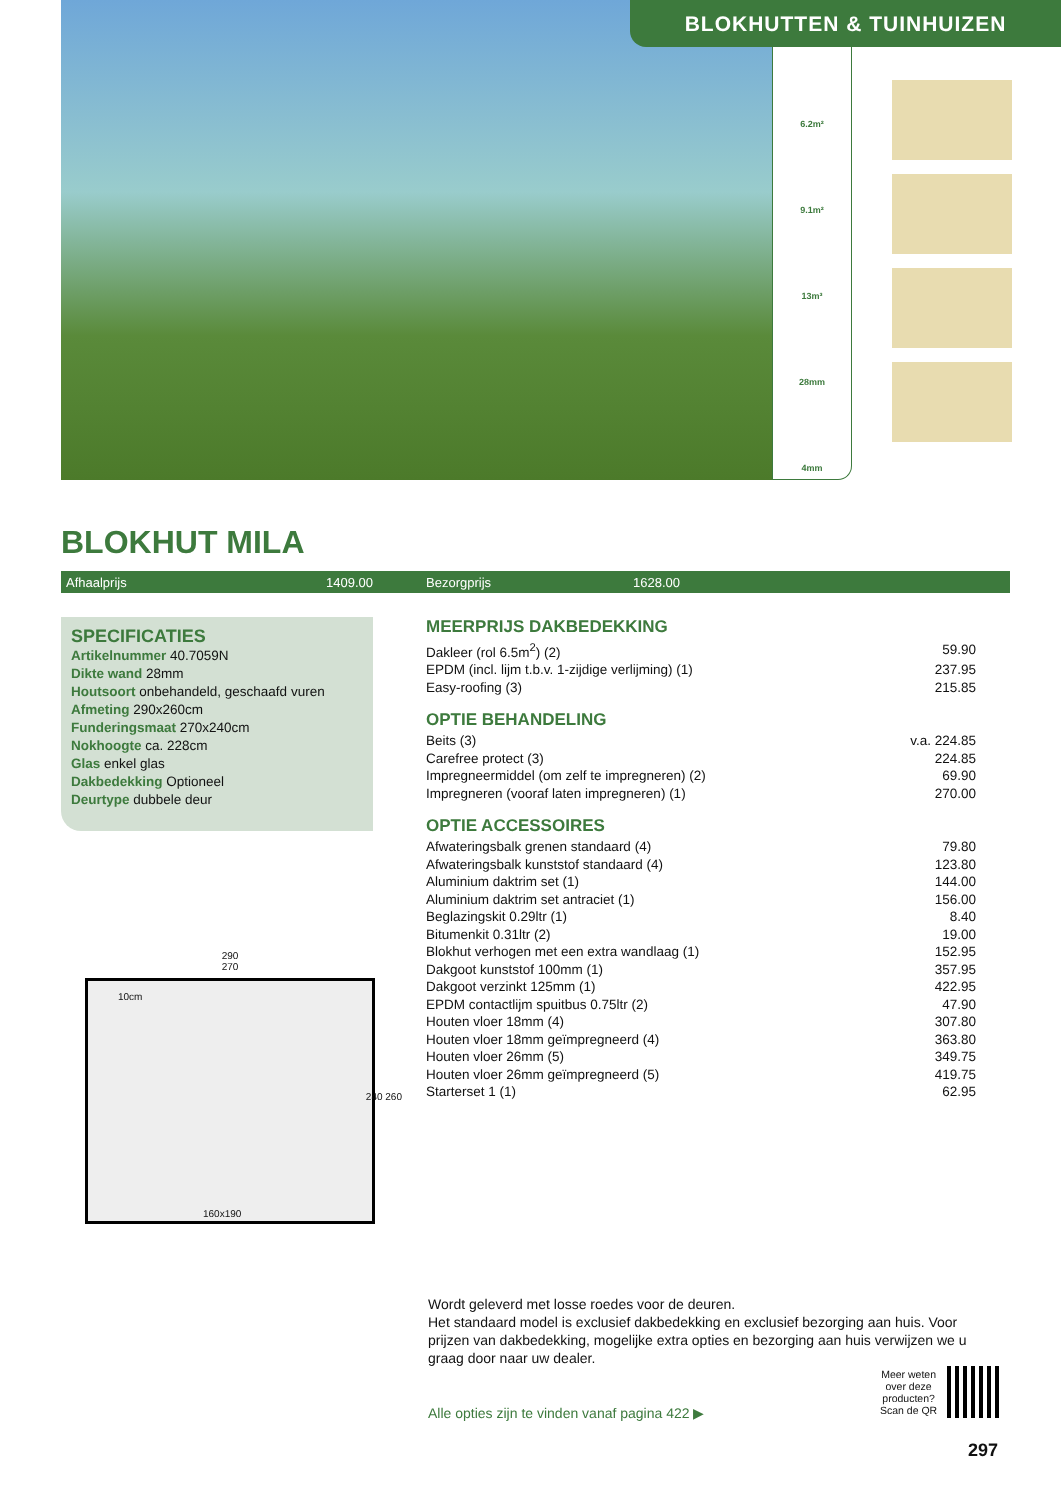BLOKHUTTEN & TUINHUIZEN
6.2m²
9.1m²
13m³
28mm
4mm
BLOKHUT MILA
Afhaalprijs 1409.00 Bezorgprijs 1628.00
SPECIFICATIES
Artikelnummer 40.7059N
Dikte wand 28mm
Houtsoort onbehandeld, geschaafd vuren
Afmeting 290x260cm
Funderingsmaat 270x240cm
Nokhoogte ca. 228cm
Glas enkel glas
Dakbedekking Optioneel
Deurtype dubbele deur
MEERPRIJS DAKBEDEKKING
| Dakleer (rol 6.5m<sup>2</sup>) (2) | 59.90 |
| EPDM (incl. lijm t.b.v. 1-zijdige verlijming) (1) | 237.95 |
| Easy-roofing (3) | 215.85 |
OPTIE BEHANDELING
| Beits (3) | v.a. 224.85 |
| Carefree protect (3) | 224.85 |
| Impregneermiddel (om zelf te impregneren) (2) | 69.90 |
| Impregneren (vooraf laten impregneren) (1) | 270.00 |
OPTIE ACCESSOIRES
| Afwateringsbalk grenen standaard (4) | 79.80 |
| Afwateringsbalk kunststof standaard (4) | 123.80 |
| Aluminium daktrim set (1) | 144.00 |
| Aluminium daktrim set antraciet (1) | 156.00 |
| Beglazingskit 0.29ltr (1) | 8.40 |
| Bitumenkit 0.31ltr (2) | 19.00 |
| Blokhut verhogen met een extra wandlaag (1) | 152.95 |
| Dakgoot kunststof 100mm (1) | 357.95 |
| Dakgoot verzinkt 125mm (1) | 422.95 |
| EPDM contactlijm spuitbus 0.75ltr (2) | 47.90 |
| Houten vloer 18mm (4) | 307.80 |
| Houten vloer 18mm geïmpregneerd (4) | 363.80 |
| Houten vloer 26mm (5) | 349.75 |
| Houten vloer 26mm geïmpregneerd (5) | 419.75 |
| Starterset 1 (1) | 62.95 |
290
270
10cm
160x190
240 260
Wordt geleverd met losse roedes voor de deuren.
Het standaard model is exclusief dakbedekking en exclusief bezorging aan huis. Voor prijzen van dakbedekking, mogelijke extra opties en bezorging aan huis verwijzen we u graag door naar uw dealer.
Alle opties zijn te vinden vanaf pagina 422 ▶
Meer weten
over deze
producten?
Scan de QR
297